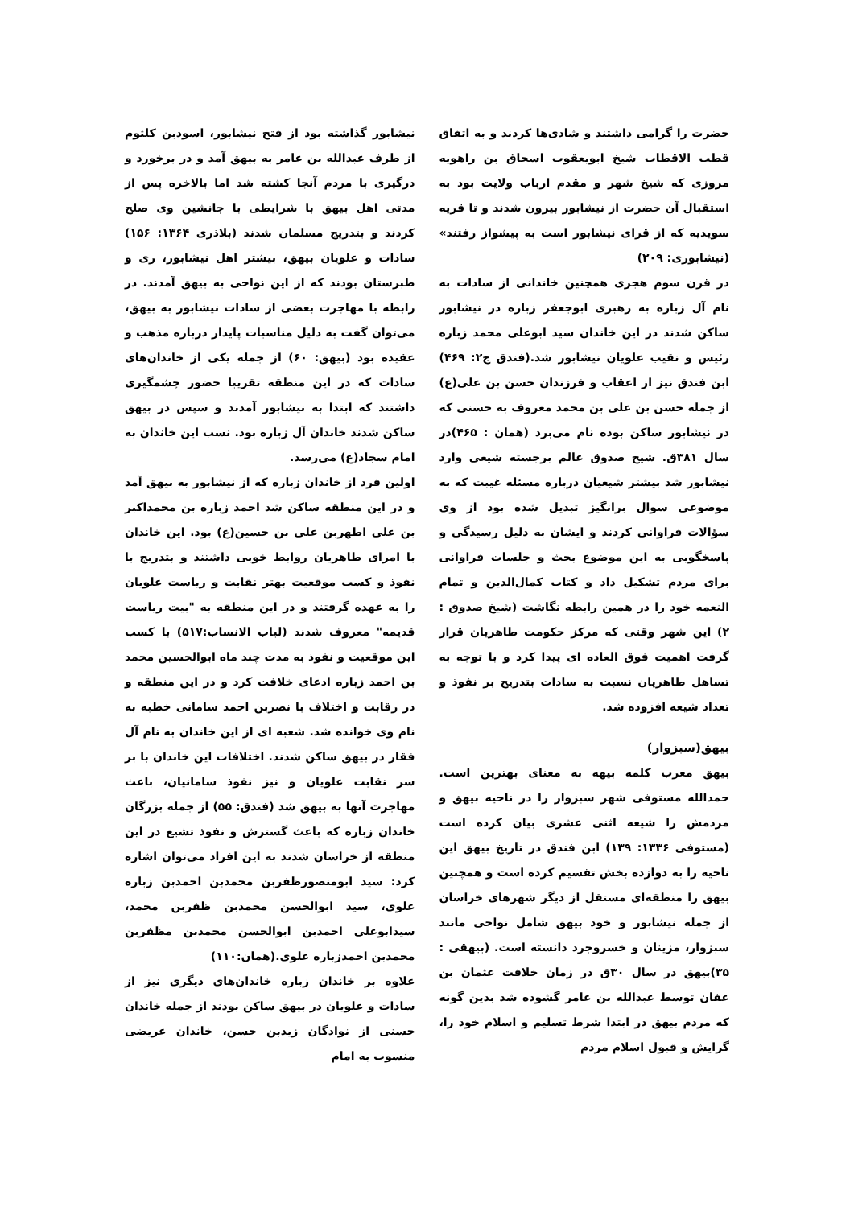حضرت را گرامی داشتند و شادی‌ها کردند و به اتفاق قطب الاقطاب شیخ ابویعقوب اسحاق بن راهویه مروزی که شیخ شهر و مقدم ارباب ولایت بود به استقبال آن حضرت از نیشابور بیرون شدند و تا قریه سویدیه که از قرای نیشابور است به پیشواز رفتند» (نیشابوری: ۲۰۹)
در قرن سوم هجری همچنین خاندانی از سادات به نام آل زباره به رهبری ابوجعفر زباره در نیشابور ساکن شدند در این خاندان سید ابوعلی محمد زباره رئیس و نقیب علویان نیشابور شد.(فندق ج۲: ۴۶۹) ابن فندق نیز از اعقاب و فرزندان حسن بن علی(ع) از جمله حسن بن علی بن محمد معروف به حسنی که در نیشابور ساکن بوده نام می‌برد (همان : ۴۶۵)در سال ۳۸۱ق. شیخ صدوق عالم برجسته شیعی وارد نیشابور شد بیشتر شیعیان درباره مسئله غیبت که به موضوعی سوال برانگیز تبدیل شده بود از وی سؤالات فراوانی کردند و ایشان به دلیل رسیدگی و پاسخگویی به این موضوع بحث و جلسات فراوانی برای مردم تشکیل داد و کتاب کمال‌الدین و تمام النعمه خود را در همین رابطه نگاشت (شیخ صدوق : ۲) این شهر وقتی که مرکز حکومت طاهریان قرار گرفت اهمیت فوق العاده ای پیدا کرد و با توجه به تساهل طاهریان نسبت به سادات بتدریج بر نفوذ و تعداد شیعه افزوده شد.
بیهق(سبزوار)
بیهق معرب کلمه بیهه به معنای بهترین است. حمدالله مستوفی شهر سبزوار را در ناحیه بیهق و مردمش را شیعه اثنی عشری بیان کرده است (مستوفی ۱۳۳۶: ۱۳۹) ابن فندق در تاریخ بیهق این ناحیه را به دوازده بخش تقسیم کرده است و همچنین بیهق را منطقه‌ای مستقل از دیگر شهرهای خراسان از جمله نیشابور و خود بیهق شامل نواحی مانند سبزوار، مزینان و خسروجرد دانسته است. (بیهقی : ۳۵)بیهق در سال ۳۰ق در زمان خلافت عثمان بن عفان توسط عبدالله بن عامر گشوده شد بدین گونه که مردم بیهق در ابتدا شرط تسلیم و اسلام خود را، گرایش و قبول اسلام مردم
نیشابور گذاشته بود از فتح نیشابور، اسودبن کلثوم از طرف عبدالله بن عامر به بیهق آمد و در برخورد و درگیری با مردم آنجا کشته شد اما بالاخره پس از مدتی اهل بیهق با شرایطی با جانشین وی صلح کردند و بتدریج مسلمان شدند (بلاذری ۱۳۶۴: ۱۵۶) سادات و علویان بیهق، بیشتر اهل نیشابور، ری و طبرستان بودند که از این نواحی به بیهق آمدند. در رابطه با مهاجرت بعضی از سادات نیشابور به بیهق، می‌توان گفت به دلیل مناسبات پایدار درباره مذهب و عقیده بود (بیهق: ۶۰) از جمله یکی از خاندان‌های سادات که در این منطقه تقریبا حضور چشمگیری داشتند که ابتدا به نیشابور آمدند و سپس در بیهق ساکن شدند خاندان آل زباره بود. نسب این خاندان به امام سجاد(ع) می‌رسد.
اولین فرد از خاندان زباره که از نیشابور به بیهق آمد و در این منطقه ساکن شد احمد زباره بن محمداکبر بن علی اطهربن علی بن حسین(ع) بود. این خاندان با امرای طاهریان روابط خوبی داشتند و بتدریج با نفوذ و کسب موقعیت بهتر نقابت و ریاست علویان را به عهده گرفتند و در این منطقه به "بیت ریاست قدیمه" معروف شدند (لباب الانساب:۵۱۷) با کسب این موقعیت و نفوذ به مدت چند ماه ابوالحسین محمد بن احمد زباره ادعای خلافت کرد و در این منطقه و در رقابت و اختلاف با نصربن احمد سامانی خطبه به نام وی خوانده شد. شعبه ای از این خاندان به نام آل فقار در بیهق ساکن شدند. اختلافات این خاندان با بر سر نقابت علویان و نیز نفوذ سامانیان، باعث مهاجرت آنها به بیهق شد (فندق: ۵۵) از جمله بزرگان خاندان زباره که باعث گسترش و نفوذ تشیع در این منطقه از خراسان شدند به این افراد می‌توان اشاره کرد: سید ابومنصورظفربن محمدبن احمدبن زباره علوی، سید ابوالحسن محمدبن ظفربن محمد، سیدابوعلی احمدبن ابوالحسن محمدبن مظفربن محمدبن احمدزباره علوی.(همان:۱۱۰)
علاوه بر خاندان زباره خاندان‌های دیگری نیز از سادات و علویان در بیهق ساکن بودند از جمله خاندان حسنی از نوادگان زیدبن حسن، خاندان عریضی منسوب به امام